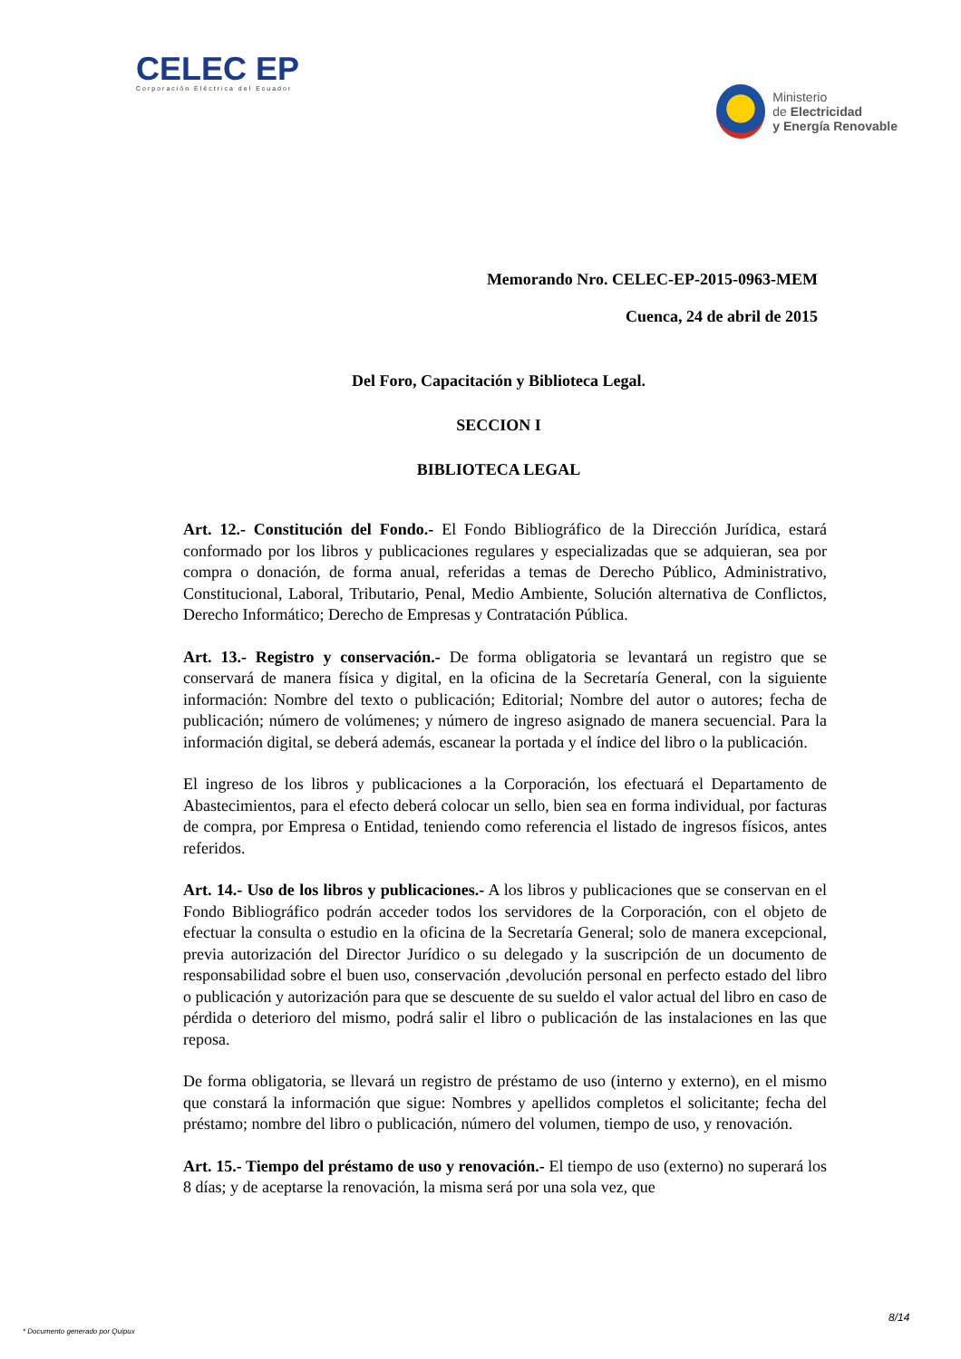CELEC EP
Corporación Eléctrica del Ecuador
Ministerio
de Electricidad
y Energía Renovable
Memorando Nro. CELEC-EP-2015-0963-MEM
Cuenca, 24 de abril de 2015
Del Foro, Capacitación y Biblioteca Legal.
SECCION I
BIBLIOTECA LEGAL
Art. 12.- Constitución del Fondo.- El Fondo Bibliográfico de la Dirección Jurídica, estará conformado por los libros y publicaciones regulares y especializadas que se adquieran, sea por compra o donación, de forma anual, referidas a temas de Derecho Público, Administrativo, Constitucional, Laboral, Tributario, Penal, Medio Ambiente, Solución alternativa de Conflictos, Derecho Informático; Derecho de Empresas y Contratación Pública.
Art. 13.- Registro y conservación.- De forma obligatoria se levantará un registro que se conservará de manera física y digital, en la oficina de la Secretaría General, con la siguiente información: Nombre del texto o publicación; Editorial; Nombre del autor o autores; fecha de publicación; número de volúmenes; y número de ingreso asignado de manera secuencial. Para la información digital, se deberá además, escanear la portada y el índice del libro o la publicación.
El ingreso de los libros y publicaciones a la Corporación, los efectuará el Departamento de Abastecimientos, para el efecto deberá colocar un sello, bien sea en forma individual, por facturas de compra, por Empresa o Entidad, teniendo como referencia el listado de ingresos físicos, antes referidos.
Art. 14.- Uso de los libros y publicaciones.- A los libros y publicaciones que se conservan en el Fondo Bibliográfico podrán acceder todos los servidores de la Corporación, con el objeto de efectuar la consulta o estudio en la oficina de la Secretaría General; solo de manera excepcional, previa autorización del Director Jurídico o su delegado y la suscripción de un documento de responsabilidad sobre el buen uso, conservación ,devolución personal en perfecto estado del libro o publicación y autorización para que se descuente de su sueldo el valor actual del libro en caso de pérdida o deterioro del mismo, podrá salir el libro o publicación de las instalaciones en las que reposa.
De forma obligatoria, se llevará un registro de préstamo de uso (interno y externo), en el mismo que constará la información que sigue: Nombres y apellidos completos el solicitante; fecha del préstamo; nombre del libro o publicación, número del volumen, tiempo de uso, y renovación.
Art. 15.- Tiempo del préstamo de uso y renovación.- El tiempo de uso (externo) no superará los 8 días; y de aceptarse la renovación, la misma será por una sola vez, que
8/14
* Documento generado por Quipux